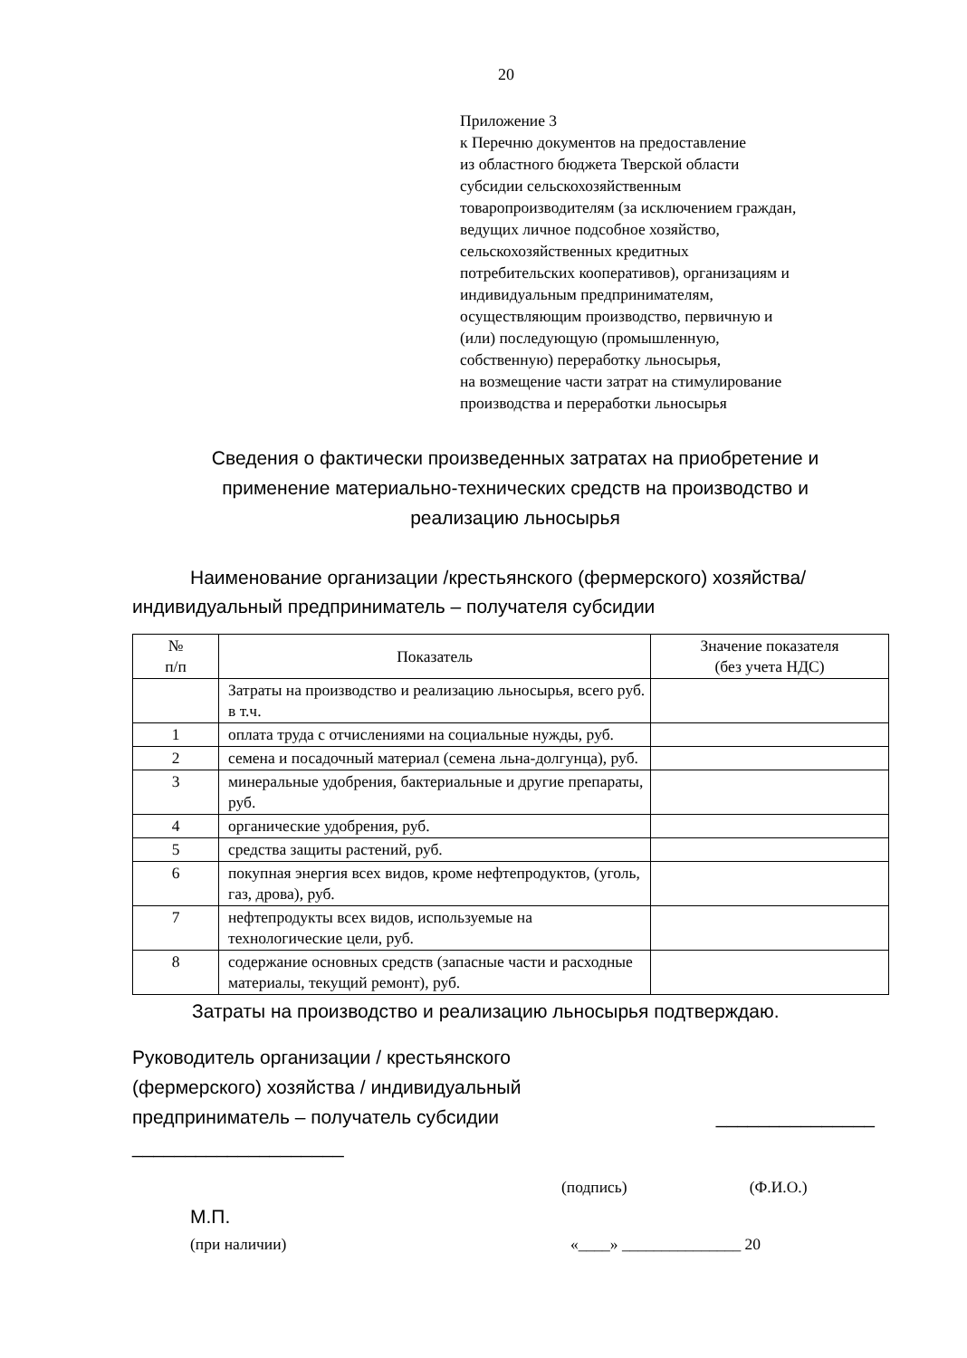20
Приложение 3
к Перечню документов на предоставление
из областного бюджета Тверской области
субсидии сельскохозяйственным
товаропроизводителям (за исключением граждан,
ведущих личное подсобное хозяйство,
сельскохозяйственных кредитных
потребительских кооперативов), организациям и
индивидуальным предпринимателям,
осуществляющим производство, первичную и
(или) последующую (промышленную,
собственную) переработку льносырья,
на возмещение части затрат на стимулирование
производства и переработки льносырья
Сведения о фактически произведенных затратах на приобретение и применение материально-технических средств на производство и реализацию льносырья
Наименование организации /крестьянского (фермерского) хозяйства/ индивидуальный предприниматель – получателя субсидии
| № п/п | Показатель | Значение показателя (без учета НДС) |
| --- | --- | --- |
| | Затраты на производство и реализацию льносырья, всего руб. в т.ч. | |
| 1 | оплата труда с отчислениями на социальные нужды, руб. | |
| 2 | семена и посадочный материал (семена льна-долгунца), руб. | |
| 3 | минеральные удобрения, бактериальные и другие препараты, руб. | |
| 4 | органические удобрения, руб. | |
| 5 | средства защиты растений, руб. | |
| 6 | покупная энергия всех видов, кроме нефтепродуктов, (уголь, газ, дрова), руб. | |
| 7 | нефтепродукты всех видов, используемые на технологические цели, руб. | |
| 8 | содержание основных средств (запасные части и расходные материалы, текущий ремонт), руб. | |
Затраты на производство и реализацию льносырья подтверждаю.
Руководитель организации / крестьянского
(фермерского) хозяйства / индивидуальный
предприниматель – получатель субсидии _______________
____________________
(подпись) (Ф.И.О.)
М.П.
(при наличии) «____» _______________ 20